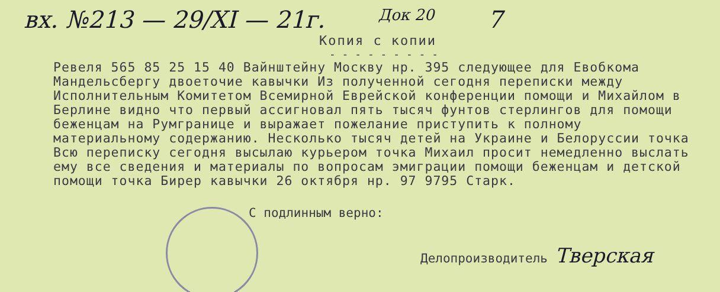вх. №213 — 29/XI — 21г. Док 20 7
Копия с копии
- - - - - - - - -
Ревеля 565 85 25 15 40 Вайнштейну Москву нр. 395 следующее для Евобкома Мандельсбергу двоеточие кавычки Из полученной сегодня переписки между Исполнительным Комитетом Всемирной Еврейской конференции помощи и Михайлом в Берлине видно что первый ассигновал пять тысяч фунтов стерлингов для помощи беженцам на Румгранице и выражает пожелание приступить к полному материальному содержанию. Несколько тысяч детей на Украине и Белоруссии точка Всю переписку сегодня высылаю курьером точка Михаил просит немедленно выслать ему все сведения и материалы по вопросам эмиграции помощи беженцам и детской помощи точка Бирер кавычки 26 октября нр. 97 9795 Старк.
С подлинным верно:
Делопроизводитель Тверская